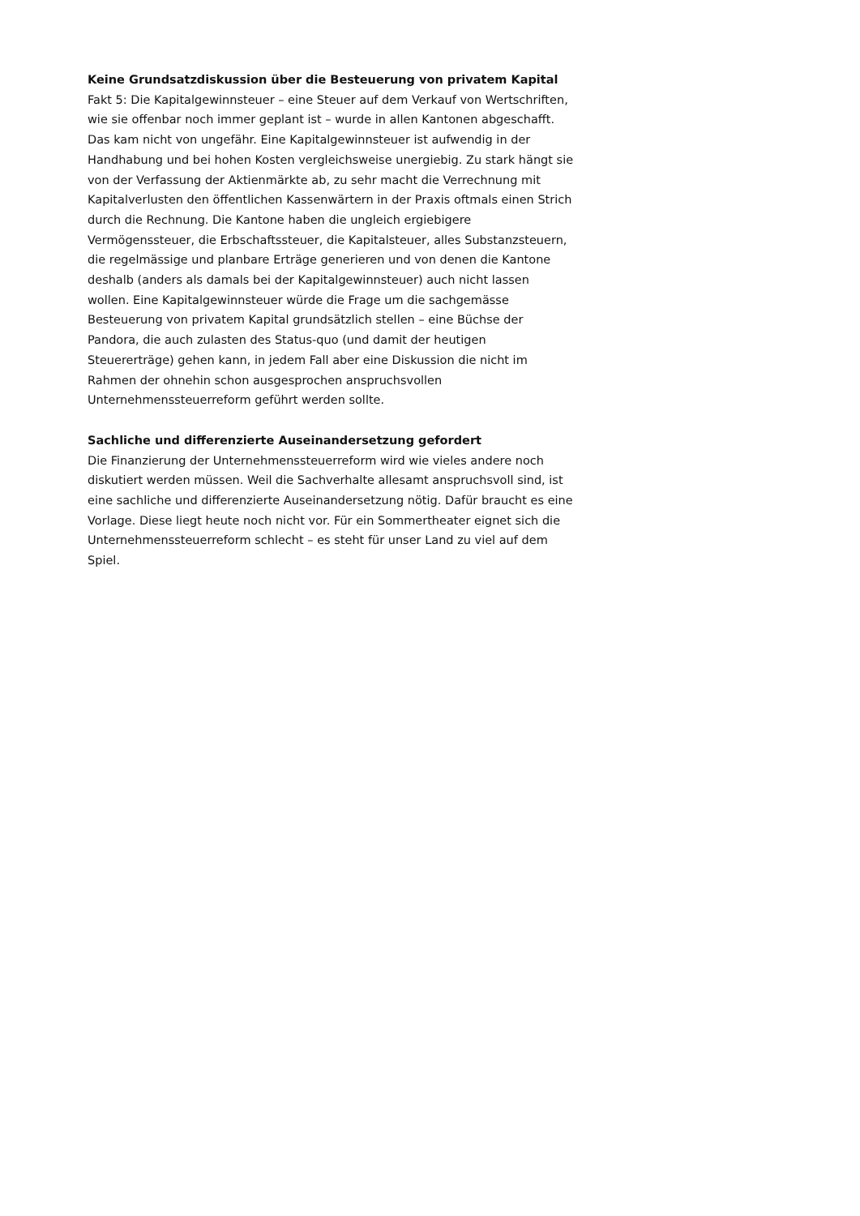Keine Grundsatzdiskussion über die Besteuerung von privatem Kapital
Fakt 5: Die Kapitalgewinnsteuer – eine Steuer auf dem Verkauf von Wertschriften, wie sie offenbar noch immer geplant ist – wurde in allen Kantonen abgeschafft. Das kam nicht von ungefähr. Eine Kapitalgewinnsteuer ist aufwendig in der Handhabung und bei hohen Kosten vergleichsweise unergiebig. Zu stark hängt sie von der Verfassung der Aktienmärkte ab, zu sehr macht die Verrechnung mit Kapitalverlusten den öffentlichen Kassenwärtern in der Praxis oftmals einen Strich durch die Rechnung. Die Kantone haben die ungleich ergiebigere Vermögenssteuer, die Erbschaftssteuer, die Kapitalsteuer, alles Substanzsteuern, die regelmässige und planbare Erträge generieren und von denen die Kantone deshalb (anders als damals bei der Kapitalgewinnsteuer) auch nicht lassen wollen. Eine Kapitalgewinnsteuer würde die Frage um die sachgemässe Besteuerung von privatem Kapital grundsätzlich stellen – eine Büchse der Pandora, die auch zulasten des Status-quo (und damit der heutigen Steuererträge) gehen kann, in jedem Fall aber eine Diskussion die nicht im Rahmen der ohnehin schon ausgesprochen anspruchsvollen Unternehmenssteuerreform geführt werden sollte.
Sachliche und differenzierte Auseinandersetzung gefordert
Die Finanzierung der Unternehmenssteuerreform wird wie vieles andere noch diskutiert werden müssen. Weil die Sachverhalte allesamt anspruchsvoll sind, ist eine sachliche und differenzierte Auseinandersetzung nötig. Dafür braucht es eine Vorlage. Diese liegt heute noch nicht vor. Für ein Sommertheater eignet sich die Unternehmenssteuerreform schlecht – es steht für unser Land zu viel auf dem Spiel.